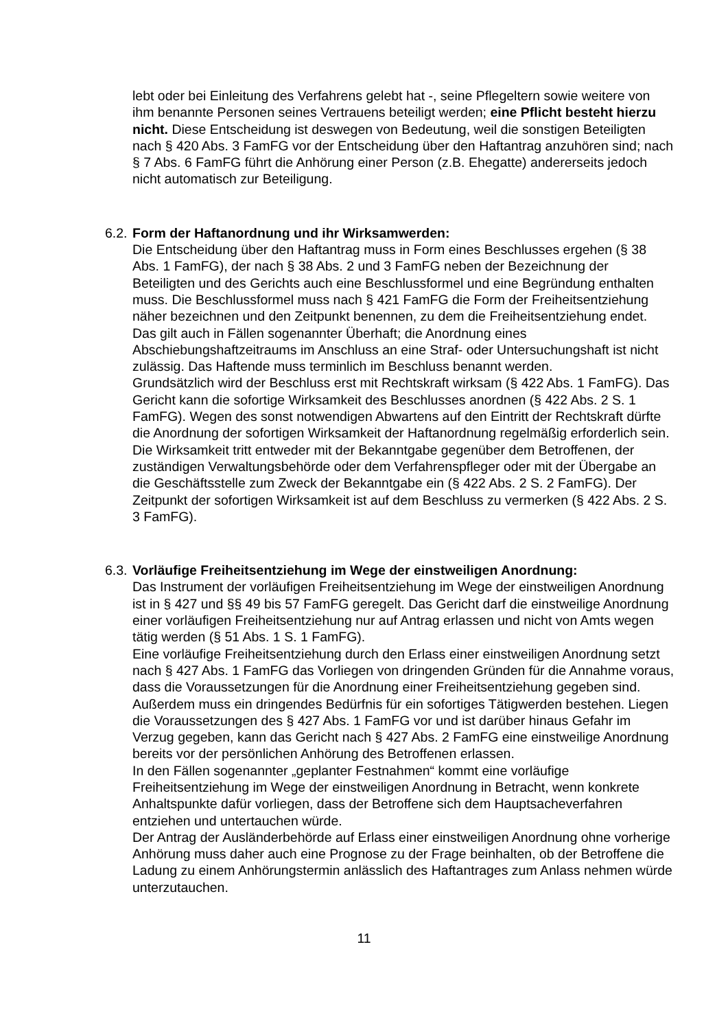lebt oder bei Einleitung des Verfahrens gelebt hat -, seine Pflegeltern sowie weitere von ihm benannte Personen seines Vertrauens beteiligt werden; eine Pflicht besteht hierzu nicht. Diese Entscheidung ist deswegen von Bedeutung, weil die sonstigen Beteiligten nach § 420 Abs. 3 FamFG vor der Entscheidung über den Haftantrag anzuhören sind; nach § 7 Abs. 6 FamFG führt die Anhörung einer Person (z.B. Ehegatte) andererseits jedoch nicht automatisch zur Beteiligung.
6.2. Form der Haftanordnung und ihr Wirksamwerden:
Die Entscheidung über den Haftantrag muss in Form eines Beschlusses ergehen (§ 38 Abs. 1 FamFG), der nach § 38 Abs. 2 und 3 FamFG neben der Bezeichnung der Beteiligten und des Gerichts auch eine Beschlussformel und eine Begründung enthalten muss. Die Beschlussformel muss nach § 421 FamFG die Form der Freiheitsentziehung näher bezeichnen und den Zeitpunkt benennen, zu dem die Freiheitsentziehung endet. Das gilt auch in Fällen sogenannter Überhaft; die Anordnung eines Abschiebungshaftzeitraums im Anschluss an eine Straf- oder Untersuchungshaft ist nicht zulässig. Das Haftende muss terminlich im Beschluss benannt werden.
Grundsätzlich wird der Beschluss erst mit Rechtskraft wirksam (§ 422 Abs. 1 FamFG). Das Gericht kann die sofortige Wirksamkeit des Beschlusses anordnen (§ 422 Abs. 2 S. 1 FamFG). Wegen des sonst notwendigen Abwartens auf den Eintritt der Rechtskraft dürfte die Anordnung der sofortigen Wirksamkeit der Haftanordnung regelmäßig erforderlich sein. Die Wirksamkeit tritt entweder mit der Bekanntgabe gegenüber dem Betroffenen, der zuständigen Verwaltungsbehörde oder dem Verfahrenspfleger oder mit der Übergabe an die Geschäftsstelle zum Zweck der Bekanntgabe ein (§ 422 Abs. 2 S. 2 FamFG). Der Zeitpunkt der sofortigen Wirksamkeit ist auf dem Beschluss zu vermerken (§ 422 Abs. 2 S. 3 FamFG).
6.3. Vorläufige Freiheitsentziehung im Wege der einstweiligen Anordnung:
Das Instrument der vorläufigen Freiheitsentziehung im Wege der einstweiligen Anordnung ist in § 427 und §§ 49 bis 57 FamFG geregelt. Das Gericht darf die einstweilige Anordnung einer vorläufigen Freiheitsentziehung nur auf Antrag erlassen und nicht von Amts wegen tätig werden (§ 51 Abs. 1 S. 1 FamFG).
Eine vorläufige Freiheitsentziehung durch den Erlass einer einstweiligen Anordnung setzt nach § 427 Abs. 1 FamFG das Vorliegen von dringenden Gründen für die Annahme voraus, dass die Voraussetzungen für die Anordnung einer Freiheitsentziehung gegeben sind. Außerdem muss ein dringendes Bedürfnis für ein sofortiges Tätigwerden bestehen. Liegen die Voraussetzungen des § 427 Abs. 1 FamFG vor und ist darüber hinaus Gefahr im Verzug gegeben, kann das Gericht nach § 427 Abs. 2 FamFG eine einstweilige Anordnung bereits vor der persönlichen Anhörung des Betroffenen erlassen.
In den Fällen sogenannter „geplanter Festnahmen“ kommt eine vorläufige Freiheitsentziehung im Wege der einstweiligen Anordnung in Betracht, wenn konkrete Anhaltspunkte dafür vorliegen, dass der Betroffene sich dem Hauptsacheverfahren entziehen und untertauchen würde.
Der Antrag der Ausländerbehörde auf Erlass einer einstweiligen Anordnung ohne vorherige Anhörung muss daher auch eine Prognose zu der Frage beinhalten, ob der Betroffene die Ladung zu einem Anhörungstermin anlässlich des Haftantrages zum Anlass nehmen würde unterzutauchen.
11